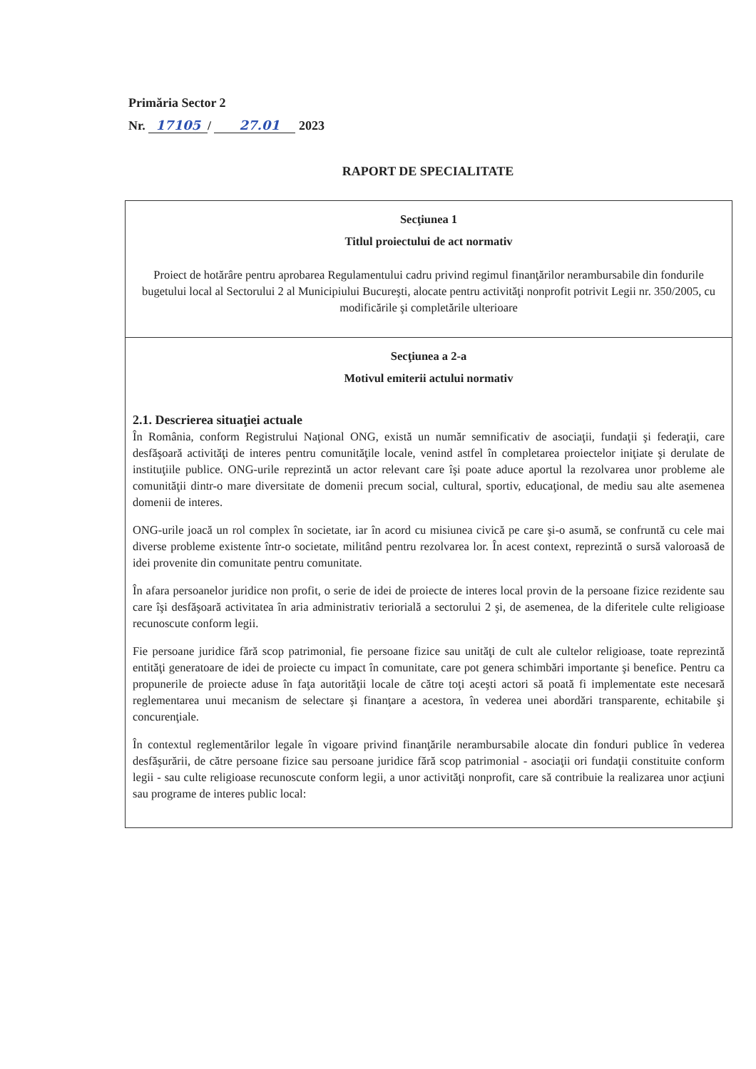Primăria Sector 2
Nr. 17105 / 27.01 2023
RAPORT DE SPECIALITATE
| Secţiunea 1 Titlul proiectului de act normativ Proiect de hotărâre pentru aprobarea Regulamentului cadru privind regimul finanţărilor nerambursabile din fondurile bugetului local al Sectorului 2 al Municipiului Bucureşti, alocate pentru activităţi nonprofit potrivit Legii nr. 350/2005, cu modificările şi completările ulterioare |
| Secţiunea a 2-a Motivul emiterii actului normativ 2.1. Descrierea situaţiei actuale În România, conform Registrului Naţional ONG, există un număr semnificativ de asociaţii, fundaţii şi federaţii, care desfăşoară activităţi de interes pentru comunităţile locale, venind astfel în completarea proiectelor iniţiate şi derulate de instituţiile publice. ONG-urile reprezintă un actor relevant care îşi poate aduce aportul la rezolvarea unor probleme ale comunităţii dintr-o mare diversitate de domenii precum social, cultural, sportiv, educaţional, de mediu sau alte asemenea domenii de interes. ONG-urile joacă un rol complex în societate, iar în acord cu misiunea civică pe care şi-o asumă, se confruntă cu cele mai diverse probleme existente într-o societate, militând pentru rezolvarea lor. În acest context, reprezintă o sursă valoroasă de idei provenite din comunitate pentru comunitate. În afara persoanelor juridice non profit, o serie de idei de proiecte de interes local provin de la persoane fizice rezidente sau care îşi desfăşoară activitatea în aria administrativ teriorială a sectorului 2 şi, de asemenea, de la diferitele culte religioase recunoscute conform legii. Fie persoane juridice fără scop patrimonial, fie persoane fizice sau unităţi de cult ale cultelor religioase, toate reprezintă entităţi generatoare de idei de proiecte cu impact în comunitate, care pot genera schimbări importante şi benefice. Pentru ca propunerile de proiecte aduse în faţa autorităţii locale de către toţi aceşti actori să poată fi implementate este necesară reglementarea unui mecanism de selectare şi finanţare a acestora, în vederea unei abordări transparente, echitabile şi concurenţiale. În contextul reglementărilor legale în vigoare privind finanţările nerambursabile alocate din fonduri publice în vederea desfăşurării, de către persoane fizice sau persoane juridice fără scop patrimonial - asociaţii ori fundaţii constituite conform legii - sau culte religioase recunoscute conform legii, a unor activităţi nonprofit, care să contribuie la realizarea unor acţiuni sau programe de interes public local: |